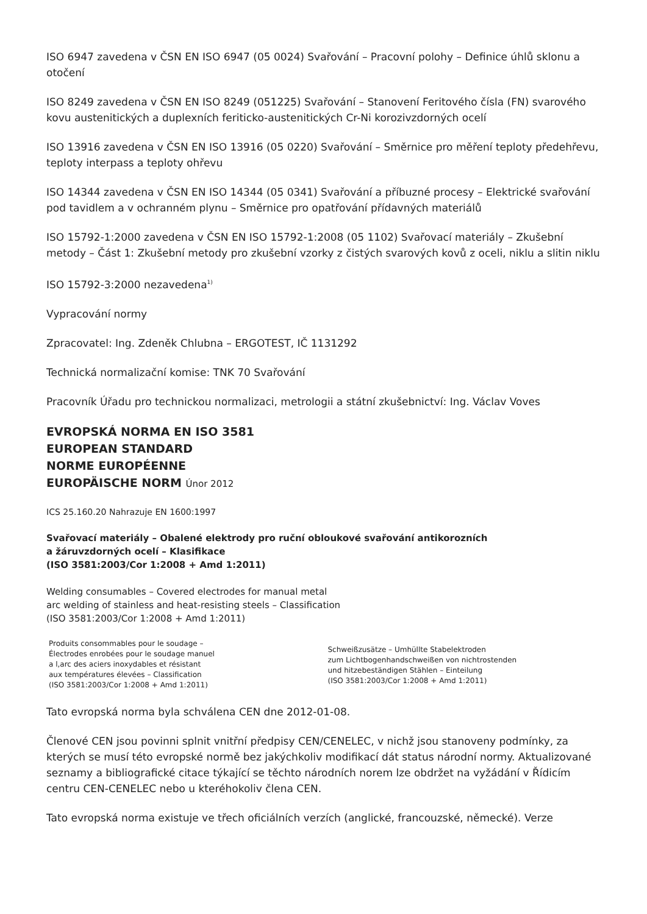ISO 6947 zavedena v ČSN EN ISO 6947 (05 0024) Svařování – Pracovní polohy – Definice úhlů sklonu a otočení
ISO 8249 zavedena v ČSN EN ISO 8249 (051225) Svařování – Stanovení Feritového čísla (FN) svarového kovu austenitických a duplexních feriticko-austenitických Cr-Ni korozivzdorných ocelí
ISO 13916 zavedena v ČSN EN ISO 13916 (05 0220) Svařování – Směrnice pro měření teploty předehřevu, teploty interpass a teploty ohřevu
ISO 14344 zavedena v ČSN EN ISO 14344 (05 0341) Svařování a příbuzné procesy – Elektrické svařování pod tavidlem a v ochranném plynu – Směrnice pro opatřování přídavných materiálů
ISO 15792-1:2000 zavedena v ČSN EN ISO 15792-1:2008 (05 1102) Svařovací materiály – Zkušební metody – Část 1: Zkušební metody pro zkušební vzorky z čistých svarových kovů z oceli, niklu a slitin niklu
ISO 15792-3:2000 nezavedena<sup>1)</sup>
Vypracování normy
Zpracovatel: Ing. Zdeněk Chlubna – ERGOTEST, IČ 1131292
Technická normalizační komise: TNK 70 Svařování
Pracovník Úřadu pro technickou normalizaci, metrologii a státní zkušebnictví: Ing. Václav Voves
EVROPSKÁ NORMA EN ISO 3581
EUROPEAN STANDARD
NORME EUROPÉENNE
EUROPÄISCHE NORM Únor 2012
ICS 25.160.20 Nahrazuje EN 1600:1997
Svařovací materiály – Obalené elektrody pro ruční obloukové svařování antikorozních
a žáruvzdorných ocelí – Klasifikace
(ISO 3581:2003/Cor 1:2008 + Amd 1:2011)
Welding consumables – Covered electrodes for manual metal
arc welding of stainless and heat-resisting steels – Classification
(ISO 3581:2003/Cor 1:2008 + Amd 1:2011)
Produits consommables pour le soudage –
Électrodes enrobées pour le soudage manuel
a l,arc des aciers inoxydables et résistant
aux températures élevées – Classification
(ISO 3581:2003/Cor 1:2008 + Amd 1:2011)
Schweißzusätze – Umhüllte Stabelektroden
zum Lichtbogenhandschweißen von nichtrostenden
und hitzebeständigen Stählen – Einteilung
(ISO 3581:2003/Cor 1:2008 + Amd 1:2011)
Tato evropská norma byla schválena CEN dne 2012-01-08.
Členové CEN jsou povinni splnit vnitřní předpisy CEN/CENELEC, v nichž jsou stanoveny podmínky, za kterých se musí této evropské normě bez jakýchkoliv modifikací dát status národní normy. Aktualizované seznamy a bibliografické citace týkající se těchto národních norem lze obdržet na vyžádání v Řídicím centru CEN-CENELEC nebo u kteréhokoliv člena CEN.
Tato evropská norma existuje ve třech oficiálních verzích (anglické, francouzské, německé). Verze